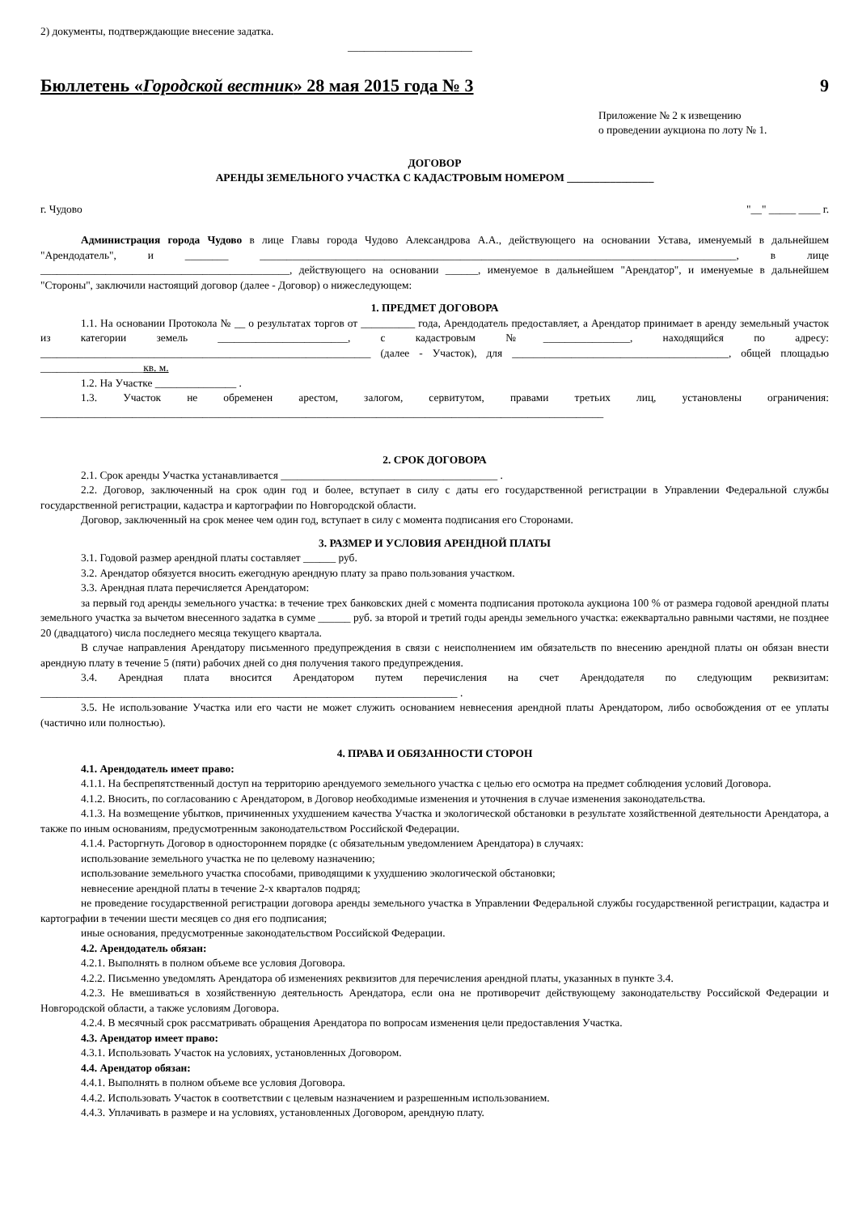2) документы, подтверждающие внесение задатка.
_______________________
Бюллетень «Городской вестник» 28 мая 2015 года № 3 9
Приложение № 2 к извещению
о проведении аукциона по лоту № 1.
ДОГОВОР
АРЕНДЫ ЗЕМЕЛЬНОГО УЧАСТКА С КАДАСТРОВЫМ НОМЕРОМ ________________
г. Чудово "__" _____ ____ г.
Администрация города Чудово в лице Главы города Чудово Александрова А.А., действующего на основании Устава, именуемый в дальнейшем "Арендодатель", и ________ ________________________________________________________________________________________, в лице ______________________________________________, действующего на основании ______, именуемое в дальнейшем "Арендатор", и именуемые в дальнейшем "Стороны", заключили настоящий договор (далее - Договор) о нижеследующем:
1. ПРЕДМЕТ ДОГОВОРА
1.1. На основании Протокола № __ о результатах торгов от __________ года, Арендодатель предоставляет, а Арендатор принимает в аренду земельный участок из категории земель ________________________, с кадастровым №________________, находящийся по адресу: _____________________________________________________________ (далее - Участок), для ________________________________________, общей площадью ___________________кв. м.
1.2. На Участке _______________ .
1.3. Участок не обременен арестом, залогом, сервитутом, правами третьих лиц, установлены ограничения: ________________________________________________________________________________________________________
2. СРОК ДОГОВОРА
2.1. Срок аренды Участка устанавливается ________________________________________ .
2.2. Договор, заключенный на срок один год и более, вступает в силу с даты его государственной регистрации в Управлении Федеральной службы государственной регистрации, кадастра и картографии по Новгородской области.
Договор, заключенный на срок менее чем один год, вступает в силу с момента подписания его Сторонами.
3. РАЗМЕР И УСЛОВИЯ АРЕНДНОЙ ПЛАТЫ
3.1. Годовой размер арендной платы составляет ______ руб.
3.2. Арендатор обязуется вносить ежегодную арендную плату за право пользования участком.
3.3. Арендная плата перечисляется Арендатором:
за первый год аренды земельного участка: в течение трех банковских дней с момента подписания протокола аукциона 100 % от размера годовой арендной платы земельного участка за вычетом внесенного задатка в сумме ______ руб. за второй и третий годы аренды земельного участка: ежеквартально равными частями, не позднее 20 (двадцатого) числа последнего месяца текущего квартала.
В случае направления Арендатору письменного предупреждения в связи с неисполнением им обязательств по внесению арендной платы он обязан внести арендную плату в течение 5 (пяти) рабочих дней со дня получения такого предупреждения.
3.4. Арендная плата вносится Арендатором путем перечисления на счет Арендодателя по следующим реквизитам: _____________________________________________________________________________ .
3.5. Не использование Участка или его части не может служить основанием невнесения арендной платы Арендатором, либо освобождения от ее уплаты (частично или полностью).
4. ПРАВА И ОБЯЗАННОСТИ СТОРОН
4.1. Арендодатель имеет право:
4.1.1. На беспрепятственный доступ на территорию арендуемого земельного участка с целью его осмотра на предмет соблюдения условий Договора.
4.1.2. Вносить, по согласованию с Арендатором, в Договор необходимые изменения и уточнения в случае изменения законодательства.
4.1.3. На возмещение убытков, причиненных ухудшением качества Участка и экологической обстановки в результате хозяйственной деятельности Арендатора, а также по иным основаниям, предусмотренным законодательством Российской Федерации.
4.1.4. Расторгнуть Договор в одностороннем порядке (с обязательным уведомлением Арендатора) в случаях:
использование земельного участка не по целевому назначению;
использование земельного участка способами, приводящими к ухудшению экологической обстановки;
невнесение арендной платы в течение 2-х кварталов подряд;
не проведение государственной регистрации договора аренды земельного участка в Управлении Федеральной службы государственной регистрации, кадастра и картографии в течении шести месяцев со дня его подписания;
иные основания, предусмотренные законодательством Российской Федерации.
4.2. Арендодатель обязан:
4.2.1. Выполнять в полном объеме все условия Договора.
4.2.2. Письменно уведомлять Арендатора об изменениях реквизитов для перечисления арендной платы, указанных в пункте 3.4.
4.2.3. Не вмешиваться в хозяйственную деятельность Арендатора, если она не противоречит действующему законодательству Российской Федерации и Новгородской области, а также условиям Договора.
4.2.4. В месячный срок рассматривать обращения Арендатора по вопросам изменения цели предоставления Участка.
4.3. Арендатор имеет право:
4.3.1. Использовать Участок на условиях, установленных Договором.
4.4. Арендатор обязан:
4.4.1. Выполнять в полном объеме все условия Договора.
4.4.2. Использовать Участок в соответствии с целевым назначением и разрешенным использованием.
4.4.3. Уплачивать в размере и на условиях, установленных Договором, арендную плату.